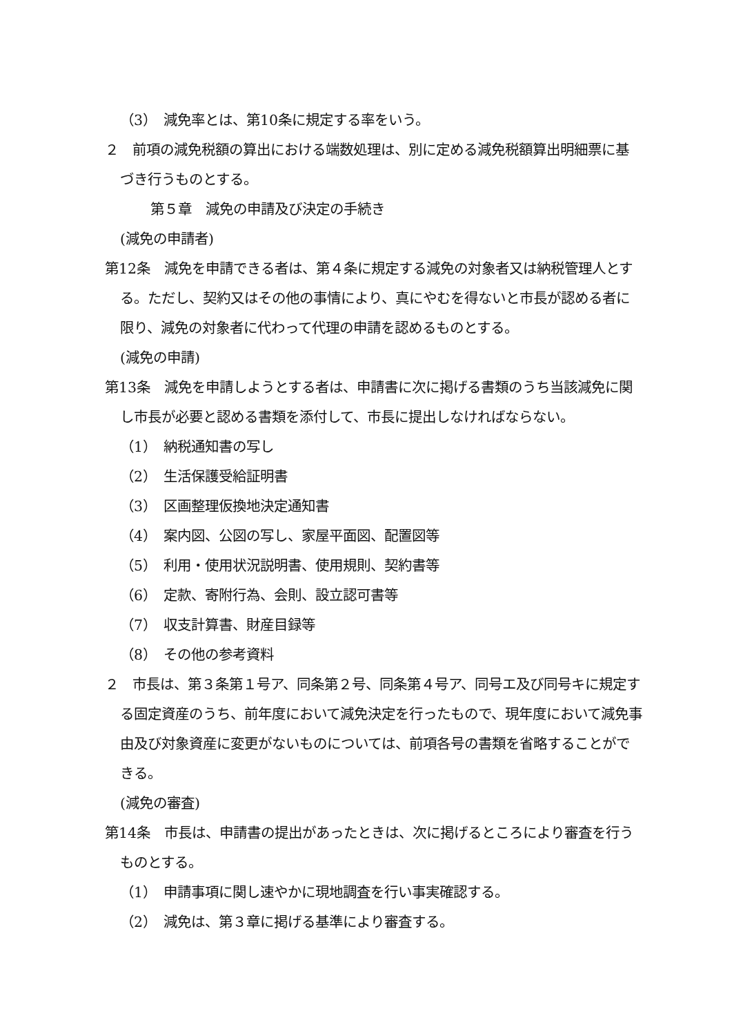（3）　減免率とは、第10条に規定する率をいう。
２　前項の減免税額の算出における端数処理は、別に定める減免税額算出明細票に基づき行うものとする。
第５章　減免の申請及び決定の手続き
(減免の申請者)
第12条　減免を申請できる者は、第４条に規定する減免の対象者又は納税管理人とする。ただし、契約又はその他の事情により、真にやむを得ないと市長が認める者に限り、減免の対象者に代わって代理の申請を認めるものとする。
(減免の申請)
第13条　減免を申請しようとする者は、申請書に次に掲げる書類のうち当該減免に関し市長が必要と認める書類を添付して、市長に提出しなければならない。
（1）　納税通知書の写し
（2）　生活保護受給証明書
（3）　区画整理仮換地決定通知書
（4）　案内図、公図の写し、家屋平面図、配置図等
（5）　利用・使用状況説明書、使用規則、契約書等
（6）　定款、寄附行為、会則、設立認可書等
（7）　収支計算書、財産目録等
（8）　その他の参考資料
２　市長は、第３条第１号ア、同条第２号、同条第４号ア、同号エ及び同号キに規定する固定資産のうち、前年度において減免決定を行ったもので、現年度において減免事由及び対象資産に変更がないものについては、前項各号の書類を省略することができる。
(減免の審査)
第14条　市長は、申請書の提出があったときは、次に掲げるところにより審査を行うものとする。
（1）　申請事項に関し速やかに現地調査を行い事実確認する。
（2）　減免は、第３章に掲げる基準により審査する。